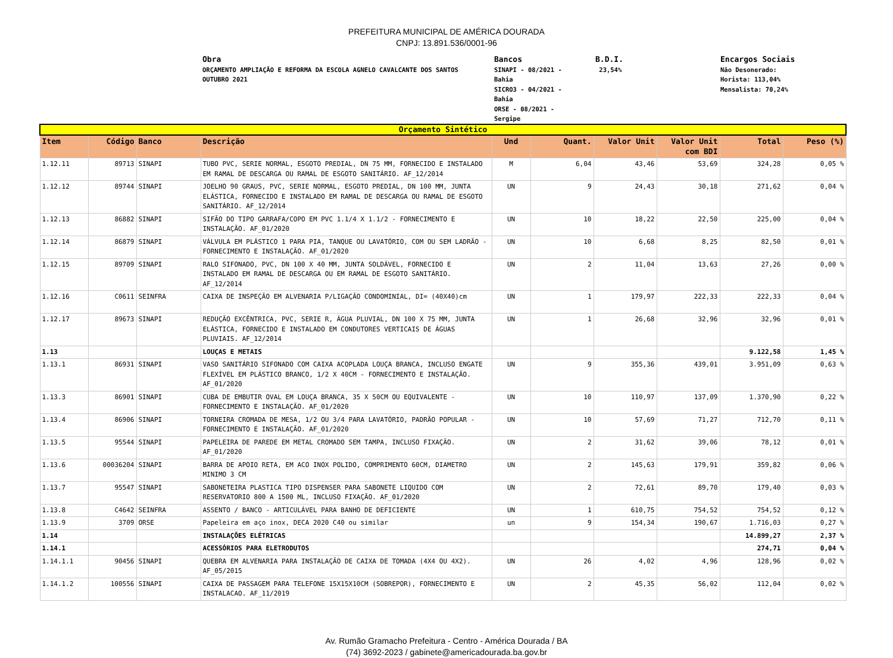PREFEITURA MUNICIPAL DE AMÉRICA DOURADA
CNPJ: 13.891.536/0001-96
Obra
ORÇAMENTO AMPLIAÇÃO E REFORMA DA ESCOLA AGNELO CAVALCANTE DOS SANTOS
OUTUBRO 2021
Bancos
SINAPI - 08/2021 -
Bahia
SICRO3 - 04/2021 -
Bahia
ORSE - 08/2021 -
Sergipe
B.D.I.
23,54%
Encargos Sociais
Não Desonerado:
Horista: 113,04%
Mensalista: 70,24%
| Orçamento Sintético | | | | | | | | | |
| Item | Código | Banco | Descrição | Und | Quant. | Valor Unit | Valor Unit com BDI | Total | Peso (%) |
| 1.12.11 | 89713 | SINAPI | TUBO PVC, SERIE NORMAL, ESGOTO PREDIAL, DN 75 MM, FORNECIDO E INSTALADO EM RAMAL DE DESCARGA OU RAMAL DE ESGOTO SANITÁRIO. AF_12/2014 | M | 6,04 | 43,46 | 53,69 | 324,28 | 0,05 % |
| 1.12.12 | 89744 | SINAPI | JOELHO 90 GRAUS, PVC, SERIE NORMAL, ESGOTO PREDIAL, DN 100 MM, JUNTA ELÁSTICA, FORNECIDO E INSTALADO EM RAMAL DE DESCARGA OU RAMAL DE ESGOTO SANITÁRIO. AF_12/2014 | UN | 9 | 24,43 | 30,18 | 271,62 | 0,04 % |
| 1.12.13 | 86882 | SINAPI | SIFÃO DO TIPO GARRAFA/COPO EM PVC 1.1/4 X 1.1/2 - FORNECIMENTO E INSTALAÇÃO. AF_01/2020 | UN | 10 | 18,22 | 22,50 | 225,00 | 0,04 % |
| 1.12.14 | 86879 | SINAPI | VÁLVULA EM PLÁSTICO 1 PARA PIA, TANQUE OU LAVATÓRIO, COM OU SEM LADRÃO - FORNECIMENTO E INSTALAÇÃO. AF_01/2020 | UN | 10 | 6,68 | 8,25 | 82,50 | 0,01 % |
| 1.12.15 | 89709 | SINAPI | RALO SIFONADO, PVC, DN 100 X 40 MM, JUNTA SOLDÁVEL, FORNECIDO E INSTALADO EM RAMAL DE DESCARGA OU EM RAMAL DE ESGOTO SANITÁRIO. AF_12/2014 | UN | 2 | 11,04 | 13,63 | 27,26 | 0,00 % |
| 1.12.16 | C0611 | SEINFRA | CAIXA DE INSPEÇÃO EM ALVENARIA P/LIGAÇÃO CONDOMINIAL, DI= (40X40)cm | UN | 1 | 179,97 | 222,33 | 222,33 | 0,04 % |
| 1.12.17 | 89673 | SINAPI | REDUÇÃO EXCÊNTRICA, PVC, SERIE R, ÁGUA PLUVIAL, DN 100 X 75 MM, JUNTA ELÁSTICA, FORNECIDO E INSTALADO EM CONDUTORES VERTICAIS DE ÁGUAS PLUVIAIS. AF_12/2014 | UN | 1 | 26,68 | 32,96 | 32,96 | 0,01 % |
| 1.13 | | | LOUÇAS E METAIS | | | | | 9.122,58 | 1,45 % |
| 1.13.1 | 86931 | SINAPI | VASO SANITÁRIO SIFONADO COM CAIXA ACOPLADA LOUÇA BRANCA, INCLUSO ENGATE FLEXÍVEL EM PLÁSTICO BRANCO, 1/2 X 40CM - FORNECIMENTO E INSTALAÇÃO. AF_01/2020 | UN | 9 | 355,36 | 439,01 | 3.951,09 | 0,63 % |
| 1.13.3 | 86901 | SINAPI | CUBA DE EMBUTIR OVAL EM LOUÇA BRANCA, 35 X 50CM OU EQUIVALENTE - FORNECIMENTO E INSTALAÇÃO. AF_01/2020 | UN | 10 | 110,97 | 137,09 | 1.370,90 | 0,22 % |
| 1.13.4 | 86906 | SINAPI | TORNEIRA CROMADA DE MESA, 1/2 OU 3/4 PARA LAVATÓRIO, PADRÃO POPULAR - FORNECIMENTO E INSTALAÇÃO. AF_01/2020 | UN | 10 | 57,69 | 71,27 | 712,70 | 0,11 % |
| 1.13.5 | 95544 | SINAPI | PAPELEIRA DE PAREDE EM METAL CROMADO SEM TAMPA, INCLUSO FIXAÇÃO. AF_01/2020 | UN | 2 | 31,62 | 39,06 | 78,12 | 0,01 % |
| 1.13.6 | 00036204 | SINAPI | BARRA DE APOIO RETA, EM ACO INOX POLIDO, COMPRIMENTO 60CM, DIAMETRO MINIMO 3 CM | UN | 2 | 145,63 | 179,91 | 359,82 | 0,06 % |
| 1.13.7 | 95547 | SINAPI | SABONETEIRA PLASTICA TIPO DISPENSER PARA SABONETE LIQUIDO COM RESERVATORIO 800 A 1500 ML, INCLUSO FIXAÇÃO. AF_01/2020 | UN | 2 | 72,61 | 89,70 | 179,40 | 0,03 % |
| 1.13.8 | C4642 | SEINFRA | ASSENTO / BANCO - ARTICULÁVEL PARA BANHO DE DEFICIENTE | UN | 1 | 610,75 | 754,52 | 754,52 | 0,12 % |
| 1.13.9 | 3709 | ORSE | Papeleira em aço inox, DECA 2020 C40 ou similar | un | 9 | 154,34 | 190,67 | 1.716,03 | 0,27 % |
| 1.14 | | | INSTALAÇÕES ELÉTRICAS | | | | | 14.899,27 | 2,37 % |
| 1.14.1 | | | ACESSÓRIOS PARA ELETRODUTOS | | | | | 274,71 | 0,04 % |
| 1.14.1.1 | 90456 | SINAPI | QUEBRA EM ALVENARIA PARA INSTALAÇÃO DE CAIXA DE TOMADA (4X4 OU 4X2). AF_05/2015 | UN | 26 | 4,02 | 4,96 | 128,96 | 0,02 % |
| 1.14.1.2 | 100556 | SINAPI | CAIXA DE PASSAGEM PARA TELEFONE 15X15X10CM (SOBREPOR), FORNECIMENTO E INSTALACAO. AF_11/2019 | UN | 2 | 45,35 | 56,02 | 112,04 | 0,02 % |
Av. Rumão Gramacho Prefeitura - Centro - América Dourada / BA
(74) 3692-2023 / gabinete@americadourada.ba.gov.br